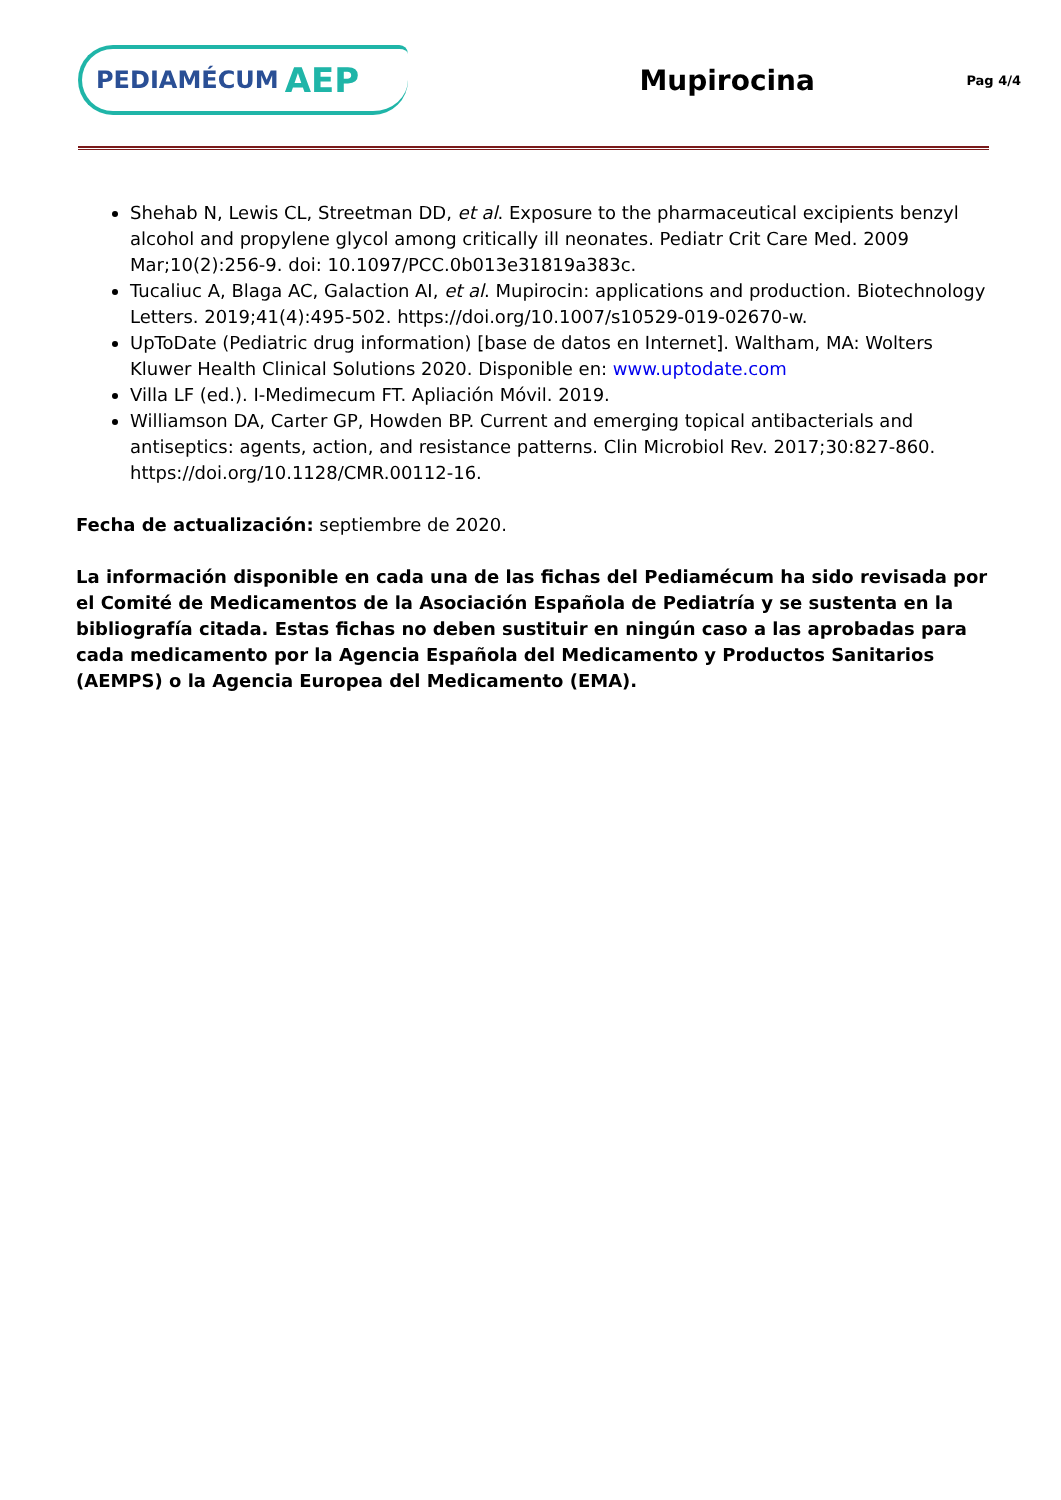PEDIAMÉCUM AEP
Mupirocina
Pag 4/4
Shehab N, Lewis CL, Streetman DD, et al. Exposure to the pharmaceutical excipients benzyl alcohol and propylene glycol among critically ill neonates. Pediatr Crit Care Med. 2009 Mar;10(2):256-9. doi: 10.1097/PCC.0b013e31819a383c.
Tucaliuc A, Blaga AC, Galaction AI, et al. Mupirocin: applications and production. Biotechnology Letters. 2019;41(4):495-502. https://doi.org/10.1007/s10529-019-02670-w.
UpToDate (Pediatric drug information) [base de datos en Internet]. Waltham, MA: Wolters Kluwer Health Clinical Solutions 2020. Disponible en: www.uptodate.com
Villa LF (ed.). I-Medimecum FT. Apliación Móvil. 2019.
Williamson DA, Carter GP, Howden BP. Current and emerging topical antibacterials and antiseptics: agents, action, and resistance patterns. Clin Microbiol Rev. 2017;30:827-860. https://doi.org/10.1128/CMR.00112-16.
Fecha de actualización: septiembre de 2020.
La información disponible en cada una de las fichas del Pediamécum ha sido revisada por el Comité de Medicamentos de la Asociación Española de Pediatría y se sustenta en la bibliografía citada. Estas fichas no deben sustituir en ningún caso a las aprobadas para cada medicamento por la Agencia Española del Medicamento y Productos Sanitarios (AEMPS) o la Agencia Europea del Medicamento (EMA).